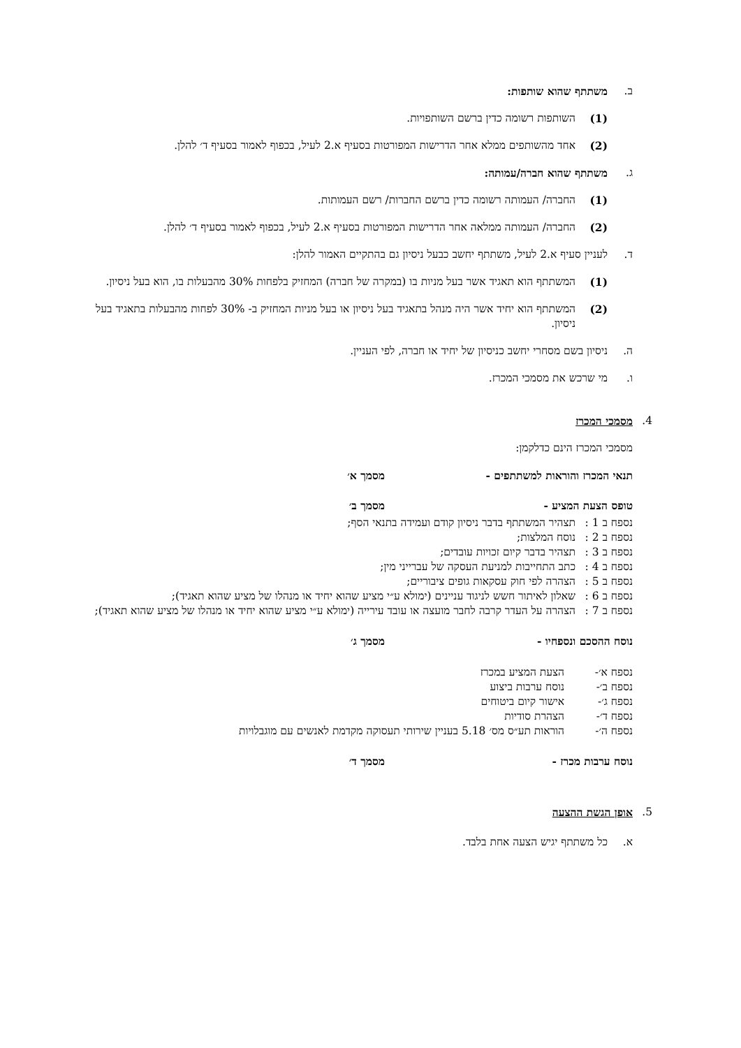ב. משתתף שהוא שותפות:
(1) השותפות רשומה כדין ברשם השותפויות.
(2) אחד מהשותפים ממלא אחר הדרישות המפורטות בסעיף א.2 לעיל, בכפוף לאמור בסעיף ד׳ להלן.
ג. משתתף שהוא חברה/עמותה:
(1) החברה/ העמותה רשומה כדין ברשם החברות/ רשם העמותות.
(2) החברה/ העמותה ממלאה אחר הדרישות המפורטות בסעיף א.2 לעיל, בכפוף לאמור בסעיף ד׳ להלן.
ד. לעניין סעיף א.2 לעיל, משתתף יחשב כבעל ניסיון גם בהתקיים האמור להלן:
(1) המשתתף הוא תאגיד אשר בעל מניות בו (במקרה של חברה) המחזיק בלפחות 30% מהבעלות בו, הוא בעל ניסיון.
(2) המשתתף הוא יחיד אשר היה מנהל בתאגיד בעל ניסיון או בעל מניות המחזיק ב- 30% לפחות מהבעלות בתאגיד בעל ניסיון.
ה. ניסיון בשם מסחרי יחשב כניסיון של יחיד או חברה, לפי העניין.
ו. מי שרכש את מסמכי המכרז.
4. מסמכי המכרז
מסמכי המכרז הינם כדלקמן:
תנאי המכרז והוראות למשתתפים - מסמך א׳
טופס הצעת המציע - מסמך ב׳
נספח ב 1 : תצהיר המשתתף בדבר ניסיון קודם ועמידה בתנאי הסף;
נספח ב 2 : נוסח המלצות;
נספח ב 3 : תצהיר בדבר קיום זכויות עובדים;
נספח ב 4 : כתב התחייבות למניעת העסקה של עברייני מין;
נספח ב 5 : הצהרה לפי חוק עסקאות גופים ציבוריים;
נספח ב 6 : שאלון לאיתור חשש לניגוד עניינים (ימולא ע״י מציע שהוא יחיד או מנהלו של מציע שהוא תאגיד);
נספח ב 7 : הצהרה על העדר קרבה לחבר מועצה או עובד עירייה (ימולא ע״י מציע שהוא יחיד או מנהלו של מציע שהוא תאגיד);
נוסח ההסכם ונספחיו - מסמך ג׳
נספח א׳- הצעת המציע במכרז
נספח ב׳- נוסח ערבות ביצוע
נספח ג׳- אישור קיום ביטוחים
נספח ד׳- הצהרת סודיות
נספח ה׳- הוראות תע״ס מס׳ 5.18 בעניין שירותי תעסוקה מקדמת לאנשים עם מוגבלויות
נוסח ערבות מכרז - מסמך ד׳
5. אופן הגשת ההצעה
א. כל משתתף יגיש הצעה אחת בלבד.